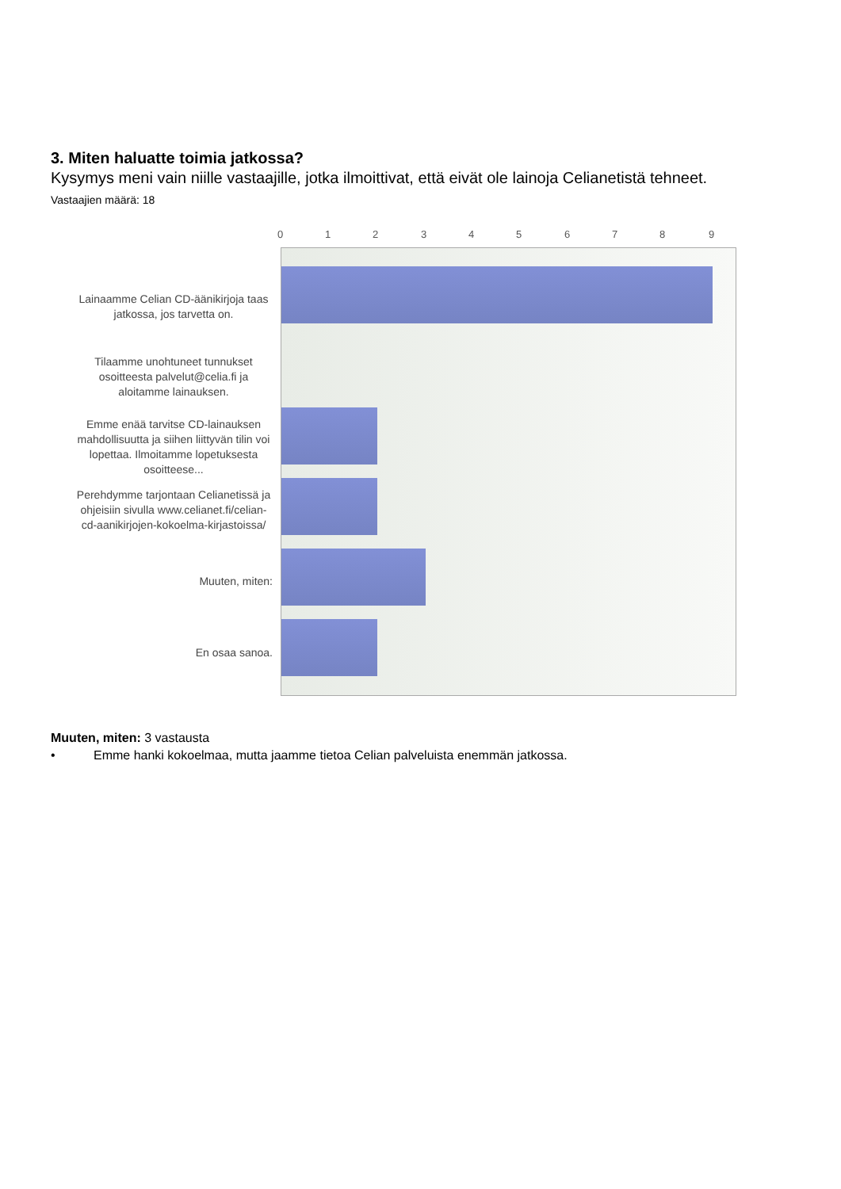3. Miten haluatte toimia jatkossa?
Kysymys meni vain niille vastaajille, jotka ilmoittivat, että eivät ole lainoja Celianetistä tehneet.
Vastaajien määrä: 18
0 1 2 3 4 5 6 7 8 9
Lainaamme Celian CD-äänikirjoja taas jatkossa, jos tarvetta on.
Tilaamme unohtuneet tunnukset osoitteesta palvelut@celia.fi ja aloitamme lainauksen.
Emme enää tarvitse CD-lainauksen mahdollisuutta ja siihen liittyvän tilin voi lopettaa. Ilmoitamme lopetuksesta osoitteese...
Perehdymme tarjontaan Celianetissä ja ohjeisiin sivulla www.celianet.fi/celian-cd-aanikirjojen-kokoelma-kirjastoissa/
Muuten, miten:
En osaa sanoa.
Muuten, miten: 3 vastausta
• Emme hanki kokoelmaa, mutta jaamme tietoa Celian palveluista enemmän jatkossa.